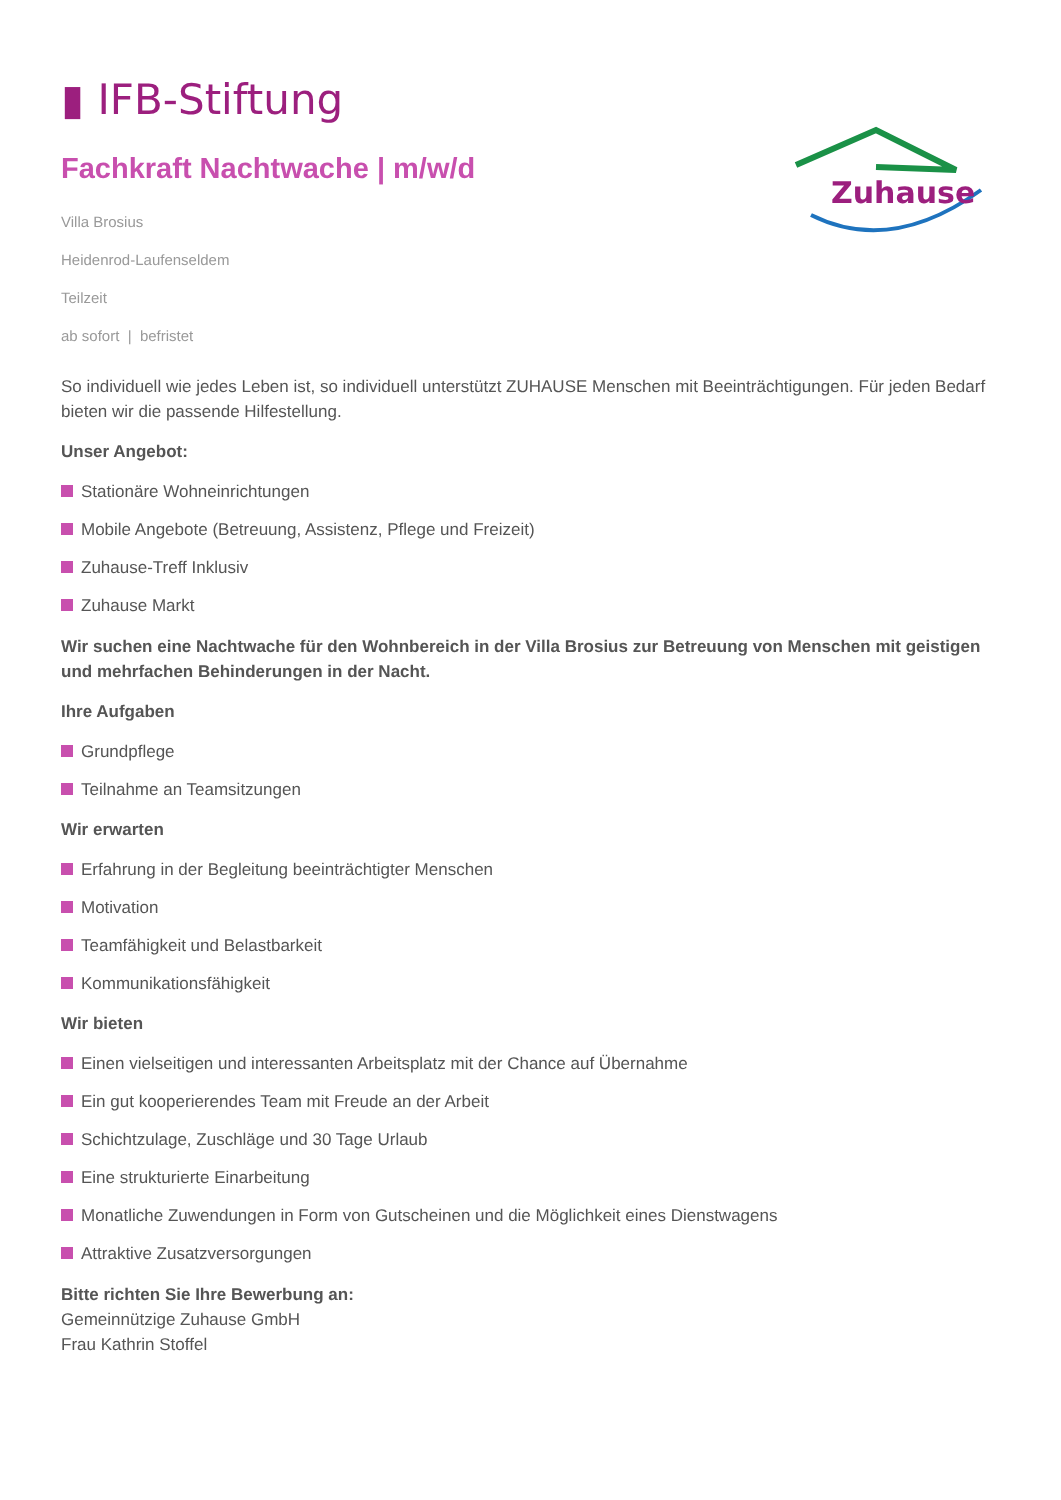▮ IFB-Stiftung
Zuhause
Fachkraft Nachtwache | m/w/d
Villa Brosius
Heidenrod-Laufenseldem
Teilzeit
ab sofort | befristet
So individuell wie jedes Leben ist, so individuell unterstützt ZUHAUSE Menschen mit Beeinträchtigungen. Für jeden Bedarf bieten wir die passende Hilfestellung.
Unser Angebot:
Stationäre Wohneinrichtungen
Mobile Angebote (Betreuung, Assistenz, Pflege und Freizeit)
Zuhause-Treff Inklusiv
Zuhause Markt
Wir suchen eine Nachtwache für den Wohnbereich in der Villa Brosius zur Betreuung von Menschen mit geistigen und mehrfachen Behinderungen in der Nacht.
Ihre Aufgaben
Grundpflege
Teilnahme an Teamsitzungen
Wir erwarten
Erfahrung in der Begleitung beeinträchtigter Menschen
Motivation
Teamfähigkeit und Belastbarkeit
Kommunikationsfähigkeit
Wir bieten
Einen vielseitigen und interessanten Arbeitsplatz mit der Chance auf Übernahme
Ein gut kooperierendes Team mit Freude an der Arbeit
Schichtzulage, Zuschläge und 30 Tage Urlaub
Eine strukturierte Einarbeitung
Monatliche Zuwendungen in Form von Gutscheinen und die Möglichkeit eines Dienstwagens
Attraktive Zusatzversorgungen
Bitte richten Sie Ihre Bewerbung an:
Gemeinnützige Zuhause GmbH
Frau Kathrin Stoffel